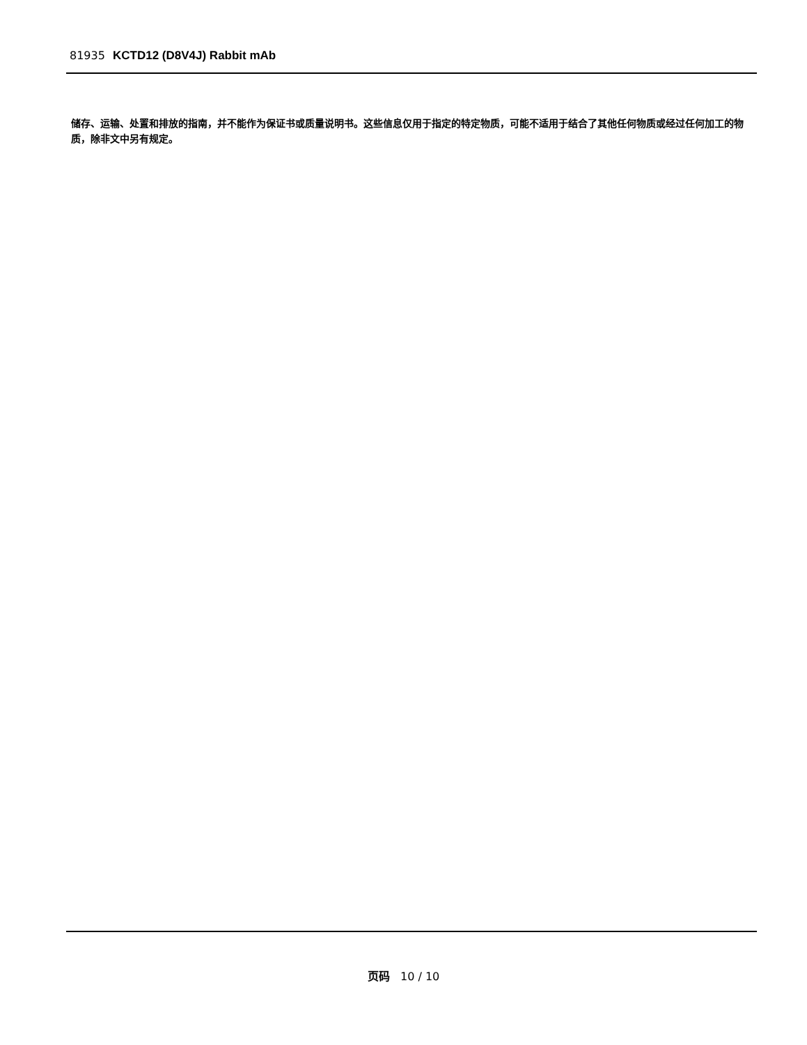81935 KCTD12 (D8V4J) Rabbit mAb
储存、运输、处置和排放的指南，并不能作为保证书或质量说明书。这些信息仅用于指定的特定物质，可能不适用于结合了其他任何物质或经过任何加工的物质，除非文中另有规定。
页码 10 / 10